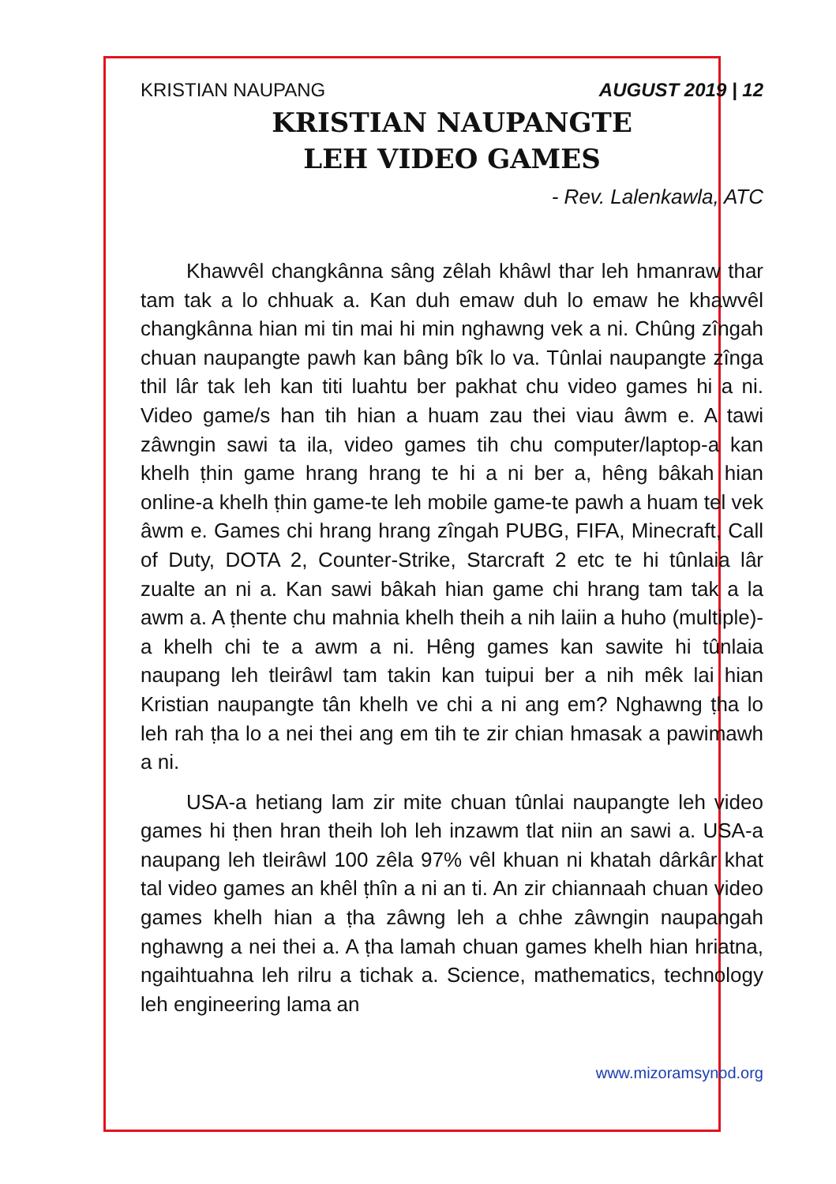KRISTIAN NAUPANG AUGUST 2019 | 12
KRISTIAN NAUPANGTE
LEH VIDEO GAMES
- Rev. Lalenkawla, ATC
Khawvêl changkânna sâng zêlah khâwl thar leh hmanraw thar tam tak a lo chhuak a. Kan duh emaw duh lo emaw he khawvêl changkânna hian mi tin mai hi min nghawng vek a ni. Chûng zîngah chuan naupangte pawh kan bâng bîk lo va. Tûnlai naupangte zînga thil lâr tak leh kan titi luahtu ber pakhat chu video games hi a ni. Video game/s han tih hian a huam zau thei viau âwm e. A tawi zâwngin sawi ta ila, video games tih chu computer/laptop-a kan khelh ṭhin game hrang hrang te hi a ni ber a, hêng bâkah hian online-a khelh ṭhin game-te leh mobile game-te pawh a huam tel vek âwm e. Games chi hrang hrang zîngah PUBG, FIFA, Minecraft, Call of Duty, DOTA 2, Counter-Strike, Starcraft 2 etc te hi tûnlaia lâr zualte an ni a. Kan sawi bâkah hian game chi hrang tam tak a la awm a. A ṭhente chu mahnia khelh theih a nih laiin a huho (multiple)-a khelh chi te a awm a ni. Hêng games kan sawite hi tûnlaia naupang leh tleirâwl tam takin kan tuipui ber a nih mêk lai hian Kristian naupangte tân khelh ve chi a ni ang em? Nghawng ṭha lo leh rah ṭha lo a nei thei ang em tih te zir chian hmasak a pawimawh a ni.
USA-a hetiang lam zir mite chuan tûnlai naupangte leh video games hi ṭhen hran theih loh leh inzawm tlat niin an sawi a. USA-a naupang leh tleirâwl 100 zêla 97% vêl khuan ni khatah dârkâr khat tal video games an khêl ṭhîn a ni an ti. An zir chiannaah chuan video games khelh hian a ṭha zâwng leh a chhe zâwngin naupangah nghawng a nei thei a. A ṭha lamah chuan games khelh hian hriatna, ngaihtuahna leh rilru a tichak a. Science, mathematics, technology leh engineering lama an
www.mizoramsynod.org